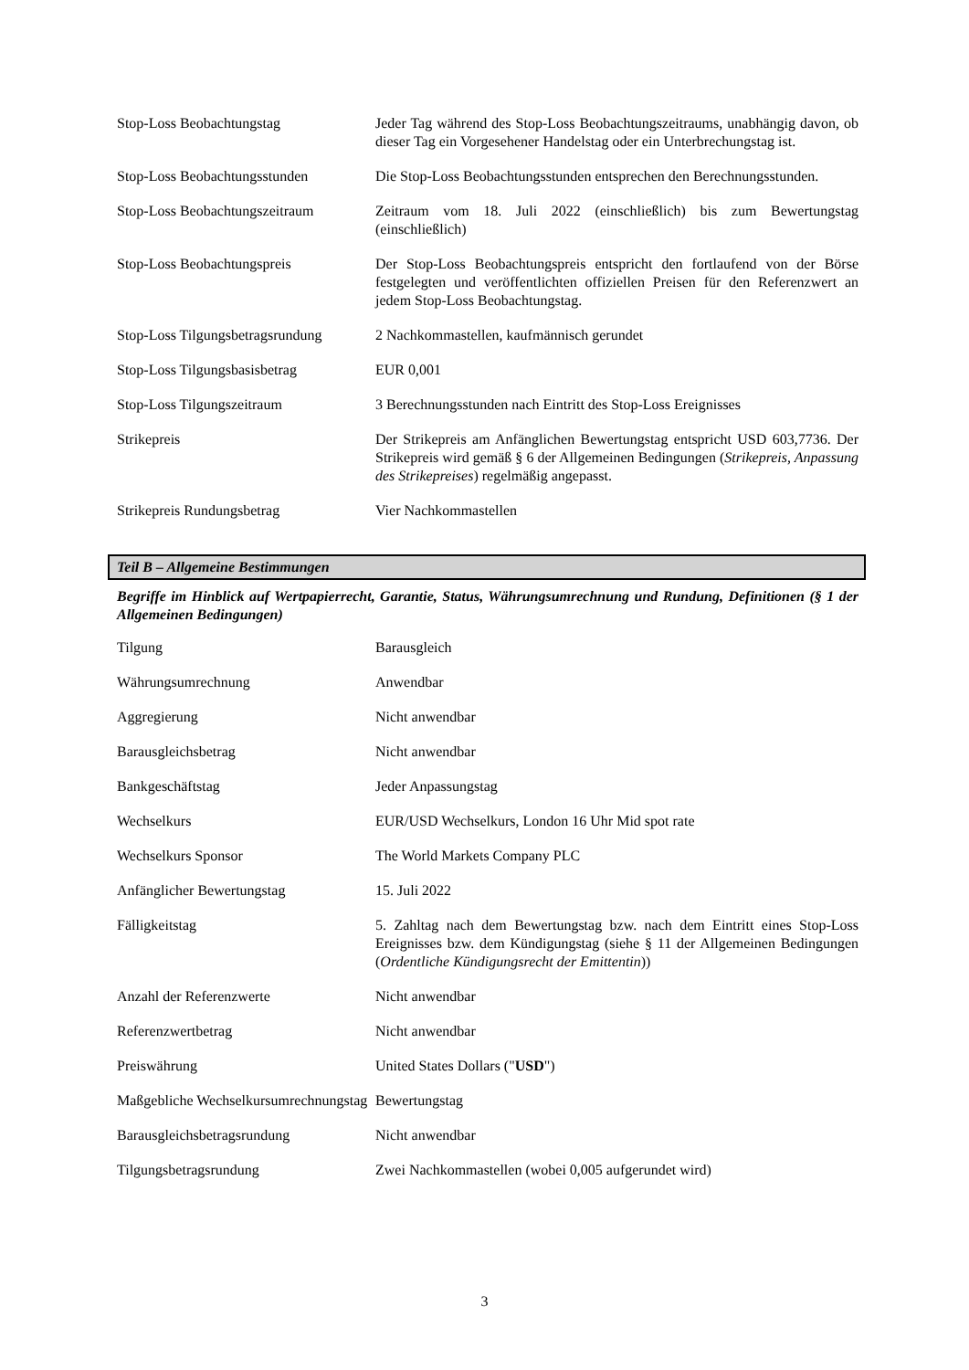| Stop-Loss Beobachtungstag | Jeder Tag während des Stop-Loss Beobachtungszeitraums, unabhängig davon, ob dieser Tag ein Vorgesehener Handelstag oder ein Unterbrechungstag ist. |
| Stop-Loss Beobachtungsstunden | Die Stop-Loss Beobachtungsstunden entsprechen den Berechnungsstunden. |
| Stop-Loss Beobachtungszeitraum | Zeitraum vom 18. Juli 2022 (einschließlich) bis zum Bewertungstag (einschließlich) |
| Stop-Loss Beobachtungspreis | Der Stop-Loss Beobachtungspreis entspricht den fortlaufend von der Börse festgelegten und veröffentlichten offiziellen Preisen für den Referenzwert an jedem Stop-Loss Beobachtungstag. |
| Stop-Loss Tilgungsbetragsrundung | 2 Nachkommastellen, kaufmännisch gerundet |
| Stop-Loss Tilgungsbasisbetrag | EUR 0,001 |
| Stop-Loss Tilgungszeitraum | 3 Berechnungsstunden nach Eintritt des Stop-Loss Ereignisses |
| Strikepreis | Der Strikepreis am Anfänglichen Bewertungstag entspricht USD 603,7736. Der Strikepreis wird gemäß § 6 der Allgemeinen Bedingungen ( Strikepreis, Anpassung des Strikepreises ) regelmäßig angepasst. |
| Strikepreis Rundungsbetrag | Vier Nachkommastellen |
Teil B – Allgemeine Bestimmungen
Begriffe im Hinblick auf Wertpapierrecht, Garantie, Status, Währungsumrechnung und Rundung, Definitionen (§ 1 der Allgemeinen Bedingungen)
| Tilgung | Barausgleich |
| Währungsumrechnung | Anwendbar |
| Aggregierung | Nicht anwendbar |
| Barausgleichsbetrag | Nicht anwendbar |
| Bankgeschäftstag | Jeder Anpassungstag |
| Wechselkurs | EUR/USD Wechselkurs, London 16 Uhr Mid spot rate |
| Wechselkurs Sponsor | The World Markets Company PLC |
| Anfänglicher Bewertungstag | 15. Juli 2022 |
| Fälligkeitstag | 5. Zahltag nach dem Bewertungstag bzw. nach dem Eintritt eines Stop-Loss Ereignisses bzw. dem Kündigungstag (siehe § 11 der Allgemeinen Bedingungen ( Ordentliche Kündigungsrecht der Emittentin )) |
| Anzahl der Referenzwerte | Nicht anwendbar |
| Referenzwertbetrag | Nicht anwendbar |
| Preiswährung | United States Dollars (" USD ") |
| Maßgebliche Wechselkursumrechnungstag | Bewertungstag |
| Barausgleichsbetragsrundung | Nicht anwendbar |
| Tilgungsbetragsrundung | Zwei Nachkommastellen (wobei 0,005 aufgerundet wird) |
3